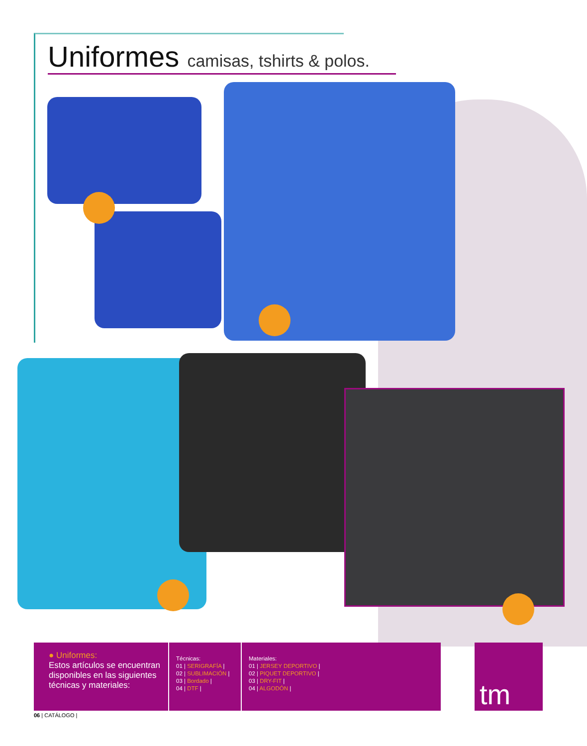Uniformes camisas, tshirts & polos.
● Uniformes:
Estos artículos se encuentran disponibles en las siguientes técnicas y materiales:
Técnicas:
01 | SERIGRAFÍA |
02 | SUBLIMACIÓN |
03 | Bordado |
04 | DTF |
Materiales:
01 | JERSEY DEPORTIVO |
02 | PIQUET DEPORTIVO |
03 | DRY-FIT |
04 | ALGODÓN |
tm
06 | CATÁLOGO |